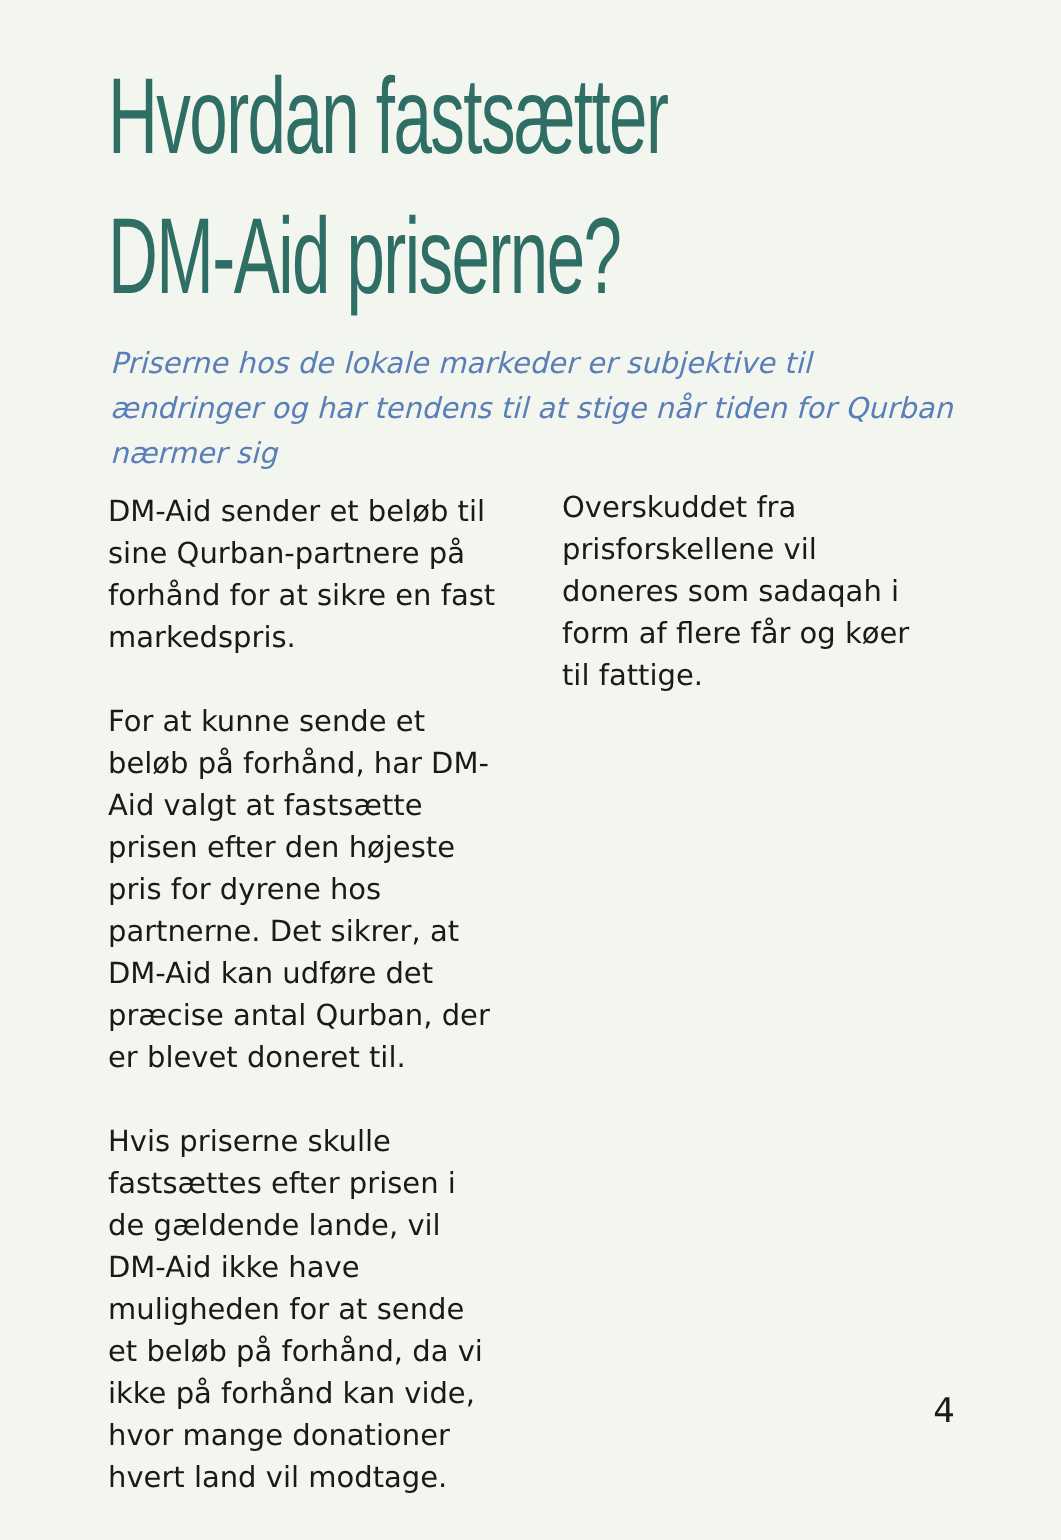Hvordan fastsætter
DM-Aid priserne?
Priserne hos de lokale markeder er subjektive til ændringer og har tendens til at stige når tiden for Qurban nærmer sig
DM-Aid sender et beløb til sine Qurban-partnere på forhånd for at sikre en fast markedspris.
For at kunne sende et beløb på forhånd, har DM-Aid valgt at fastsætte prisen efter den højeste pris for dyrene hos partnerne. Det sikrer, at DM-Aid kan udføre det præcise antal Qurban, der er blevet doneret til.
Hvis priserne skulle fastsættes efter prisen i de gældende lande, vil DM-Aid ikke have muligheden for at sende et beløb på forhånd, da vi ikke på forhånd kan vide, hvor mange donationer hvert land vil modtage.
Overskuddet fra prisforskellene vil doneres som sadaqah i form af flere får og køer til fattige.
4